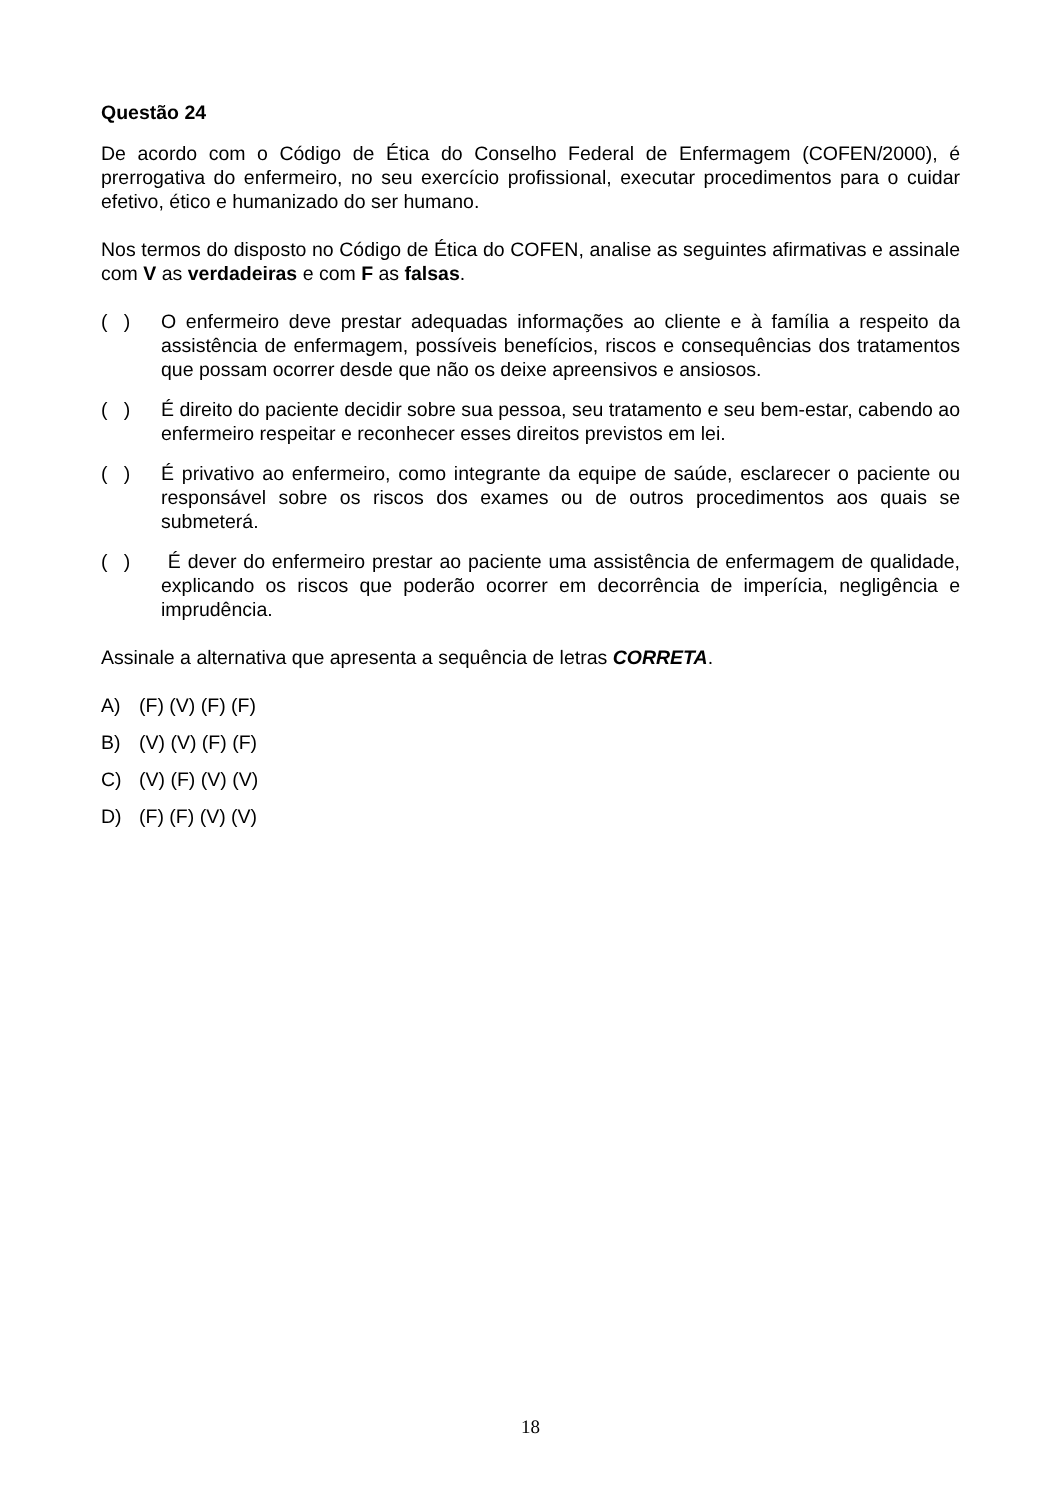Questão 24
De acordo com o Código de Ética do Conselho Federal de Enfermagem (COFEN/2000), é prerrogativa do enfermeiro, no seu exercício profissional, executar procedimentos para o cuidar efetivo, ético e humanizado do ser humano.
Nos termos do disposto no Código de Ética do COFEN, analise as seguintes afirmativas e assinale com V as verdadeiras e com F as falsas.
( ) O enfermeiro deve prestar adequadas informações ao cliente e à família a respeito da assistência de enfermagem, possíveis benefícios, riscos e consequências dos tratamentos que possam ocorrer desde que não os deixe apreensivos e ansiosos.
( ) É direito do paciente decidir sobre sua pessoa, seu tratamento e seu bem-estar, cabendo ao enfermeiro respeitar e reconhecer esses direitos previstos em lei.
( ) É privativo ao enfermeiro, como integrante da equipe de saúde, esclarecer o paciente ou responsável sobre os riscos dos exames ou de outros procedimentos aos quais se submeterá.
( ) É dever do enfermeiro prestar ao paciente uma assistência de enfermagem de qualidade, explicando os riscos que poderão ocorrer em decorrência de imperícia, negligência e imprudência.
Assinale a alternativa que apresenta a sequência de letras CORRETA.
A) (F) (V) (F) (F)
B) (V) (V) (F) (F)
C) (V) (F) (V) (V)
D) (F) (F) (V) (V)
18